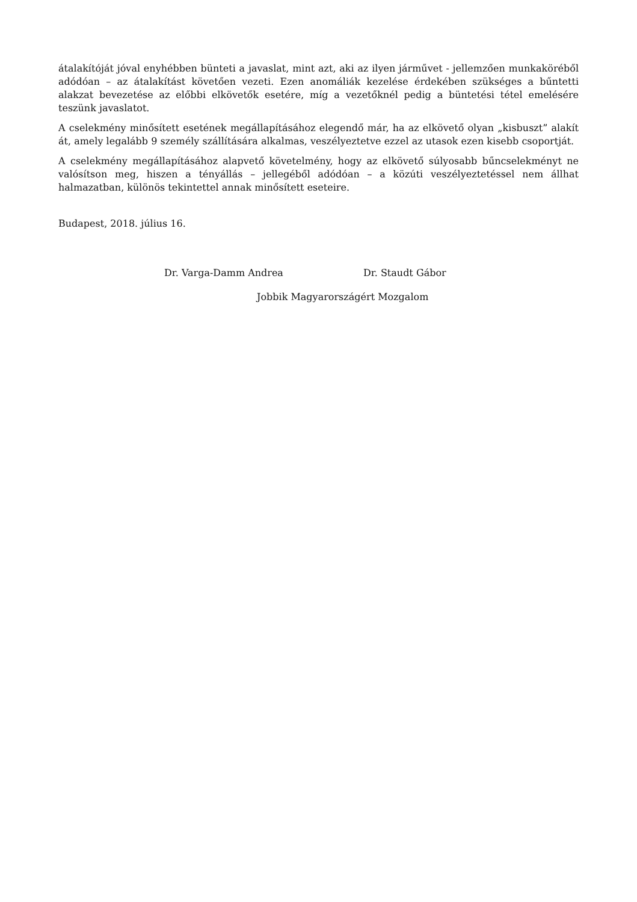átalakítóját jóval enyhébben bünteti a javaslat, mint azt, aki az ilyen járművet - jellemzően munkaköréből adódóan – az átalakítást követően vezeti. Ezen anomáliák kezelése érdekében szükséges a bűntetti alakzat bevezetése az előbbi elkövetők esetére, míg a vezetőknél pedig a büntetési tétel emelésére teszünk javaslatot.
A cselekmény minősített esetének megállapításához elegendő már, ha az elkövető olyan „kisbuszt” alakít át, amely legalább 9 személy szállítására alkalmas, veszélyeztetve ezzel az utasok ezen kisebb csoportját.
A cselekmény megállapításához alapvető követelmény, hogy az elkövető súlyosabb bűncselekményt ne valósítson meg, hiszen a tényállás – jellegéből adódóan – a közúti veszélyeztetéssel nem állhat halmazatban, különös tekintettel annak minősített eseteire.
Budapest, 2018. július 16.
Dr. Varga-Damm Andrea Dr. Staudt Gábor
Jobbik Magyarországért Mozgalom